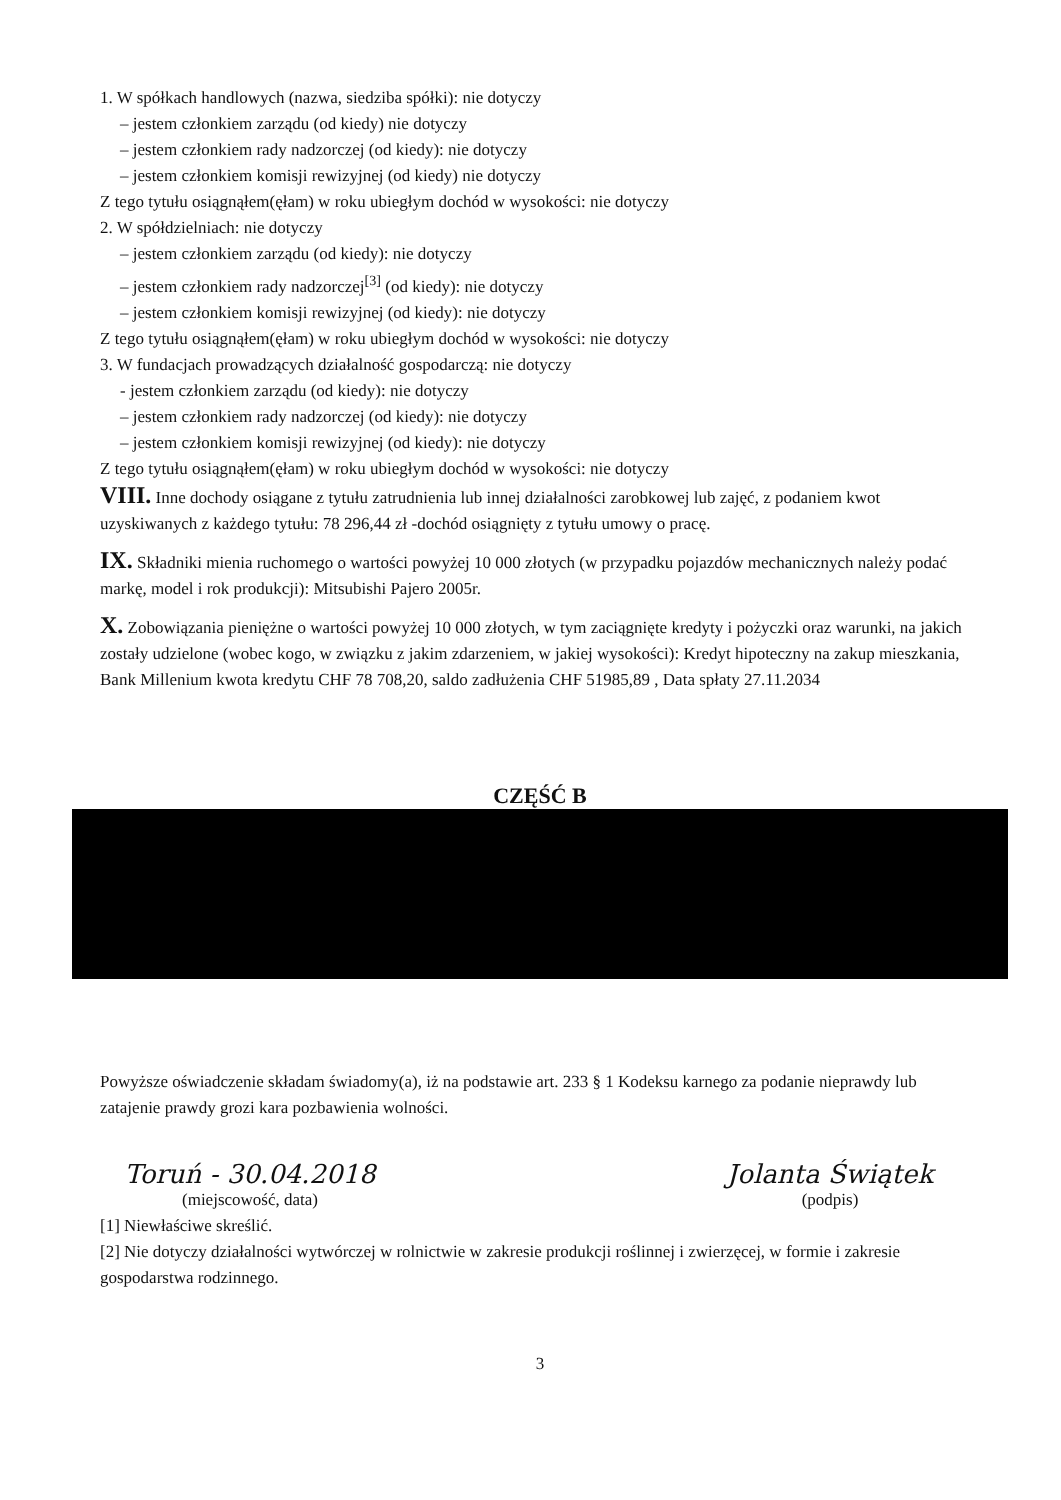1. W spółkach handlowych (nazwa, siedziba spółki): nie dotyczy
– jestem członkiem zarządu (od kiedy) nie dotyczy
– jestem członkiem rady nadzorczej (od kiedy): nie dotyczy
– jestem członkiem komisji rewizyjnej (od kiedy) nie dotyczy
Z tego tytułu osiągnąłem(ęłam) w roku ubiegłym dochód w wysokości: nie dotyczy
2. W spółdzielniach: nie dotyczy
– jestem członkiem zarządu (od kiedy): nie dotyczy
– jestem członkiem rady nadzorczej<sup>[3]</sup> (od kiedy): nie dotyczy
– jestem członkiem komisji rewizyjnej (od kiedy): nie dotyczy
Z tego tytułu osiągnąłem(ęłam) w roku ubiegłym dochód w wysokości: nie dotyczy
3. W fundacjach prowadzących działalność gospodarczą: nie dotyczy
- jestem członkiem zarządu (od kiedy): nie dotyczy
– jestem członkiem rady nadzorczej (od kiedy): nie dotyczy
– jestem członkiem komisji rewizyjnej (od kiedy): nie dotyczy
Z tego tytułu osiągnąłem(ęłam) w roku ubiegłym dochód w wysokości: nie dotyczy
VIII. Inne dochody osiągane z tytułu zatrudnienia lub innej działalności zarobkowej lub zajęć, z podaniem kwot uzyskiwanych z każdego tytułu: 78 296,44 zł -dochód osiągnięty z tytułu umowy o pracę.
IX. Składniki mienia ruchomego o wartości powyżej 10 000 złotych (w przypadku pojazdów mechanicznych należy podać markę, model i rok produkcji): Mitsubishi Pajero 2005r.
X. Zobowiązania pieniężne o wartości powyżej 10 000 złotych, w tym zaciągnięte kredyty i pożyczki oraz warunki, na jakich zostały udzielone (wobec kogo, w związku z jakim zdarzeniem, w jakiej wysokości): Kredyt hipoteczny na zakup mieszkania, Bank Millenium kwota kredytu CHF 78 708,20, saldo zadłużenia CHF 51985,89 , Data spłaty 27.11.2034
CZĘŚĆ B
Powyższe oświadczenie składam świadomy(a), iż na podstawie art. 233 § 1 Kodeksu karnego za podanie nieprawdy lub zatajenie prawdy grozi kara pozbawienia wolności.
Toruń - 30.04.2018
(miejscowość, data)
Jolanta Świątek
(podpis)
[1] Niewłaściwe skreślić.
[2] Nie dotyczy działalności wytwórczej w rolnictwie w zakresie produkcji roślinnej i zwierzęcej, w formie i zakresie gospodarstwa rodzinnego.
3